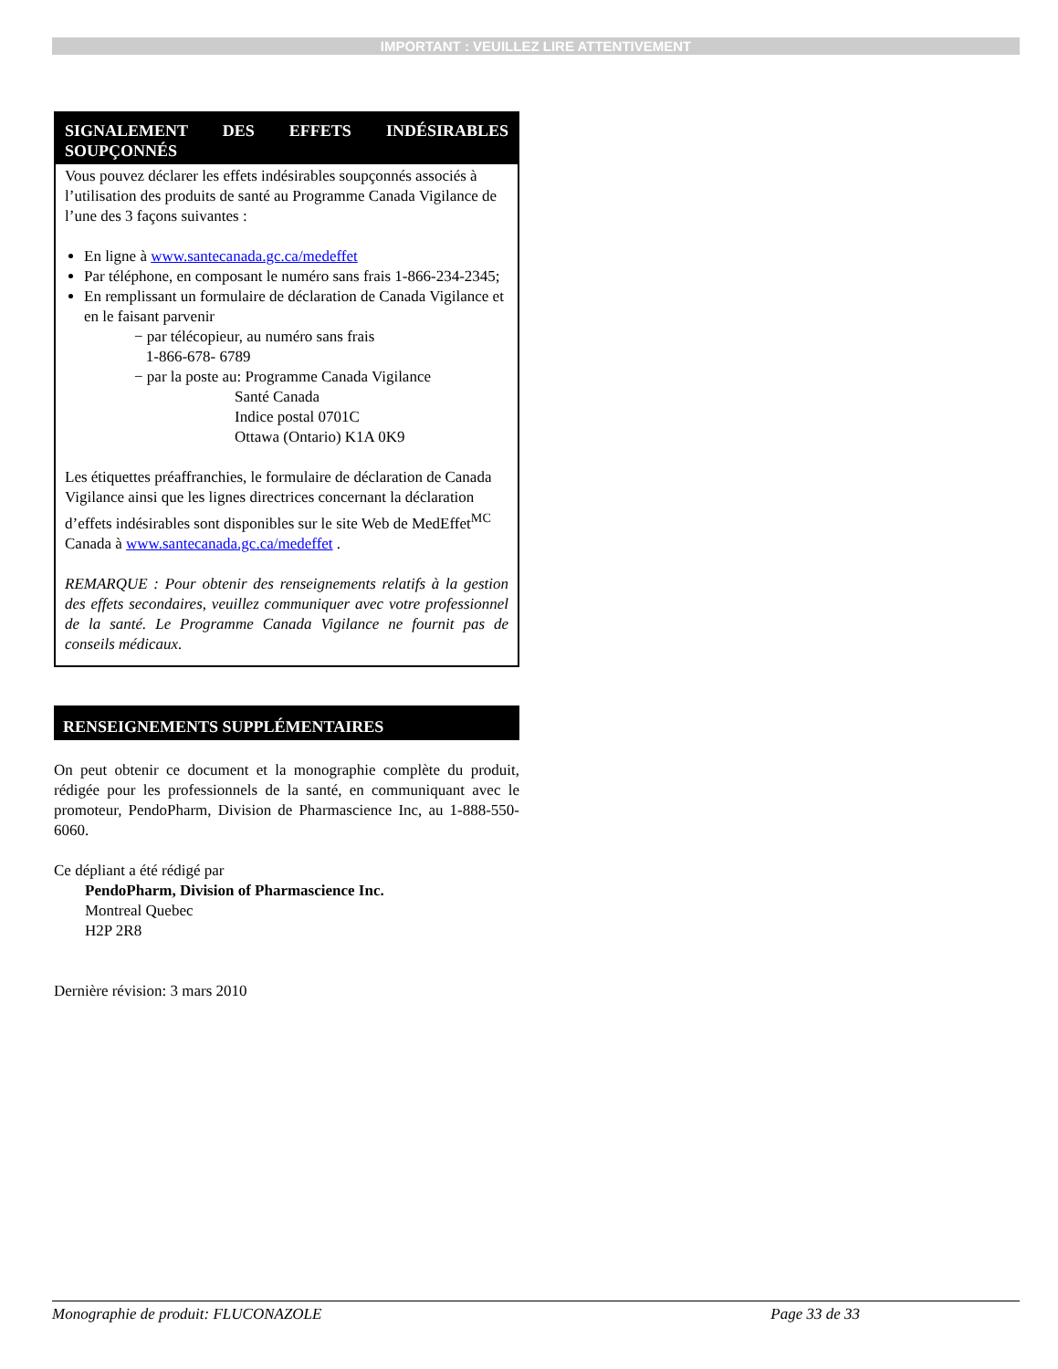IMPORTANT : VEUILLEZ LIRE ATTENTIVEMENT
SIGNALEMENT DES EFFETS INDÉSIRABLES SOUPÇONNÉS
Vous pouvez déclarer les effets indésirables soupçonnés associés à l’utilisation des produits de santé au Programme Canada Vigilance de l’une des 3 façons suivantes :
En ligne à www.santecanada.gc.ca/medeffet
Par téléphone, en composant le numéro sans frais 1-866-234-2345;
En remplissant un formulaire de déclaration de Canada Vigilance et en le faisant parvenir
− par télécopieur, au numéro sans frais
1-866-678- 6789
− par la poste au: Programme Canada Vigilance
Santé Canada
Indice postal 0701C
Ottawa (Ontario) K1A 0K9
Les étiquettes préaffranchies, le formulaire de déclaration de Canada Vigilance ainsi que les lignes directrices concernant la déclaration d’effets indésirables sont disponibles sur le site Web de MedEffet<sup>MC</sup> Canada à www.santecanada.gc.ca/medeffet .
REMARQUE : Pour obtenir des renseignements relatifs à la gestion des effets secondaires, veuillez communiquer avec votre professionnel de la santé. Le Programme Canada Vigilance ne fournit pas de conseils médicaux.
RENSEIGNEMENTS SUPPLÉMENTAIRES
On peut obtenir ce document et la monographie complète du produit, rédigée pour les professionnels de la santé, en communiquant avec le promoteur, PendoPharm, Division de Pharmascience Inc, au 1-888-550-6060.
Ce dépliant a été rédigé par
PendoPharm, Division of Pharmascience Inc.
Montreal Quebec
H2P 2R8
Dernière révision: 3 mars 2010
Monographie de produit: FLUCONAZOLE Page 33 de 33